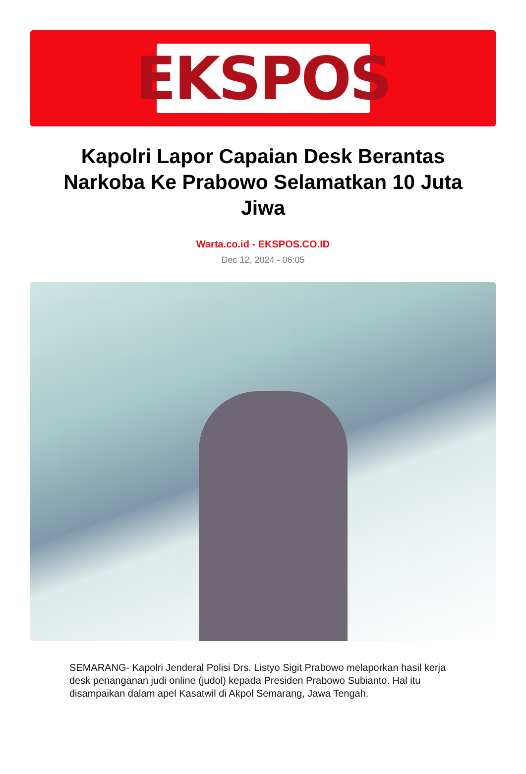EKSPOS
Kapolri Lapor Capaian Desk Berantas Narkoba Ke Prabowo Selamatkan 10 Juta Jiwa
Warta.co.id - EKSPOS.CO.ID
Dec 12, 2024 - 06:05
SEMARANG- Kapolri Jenderal Polisi Drs. Listyo Sigit Prabowo melaporkan hasil kerja desk penanganan judi online (judol) kepada Presiden Prabowo Subianto. Hal itu disampaikan dalam apel Kasatwil di Akpol Semarang, Jawa Tengah.